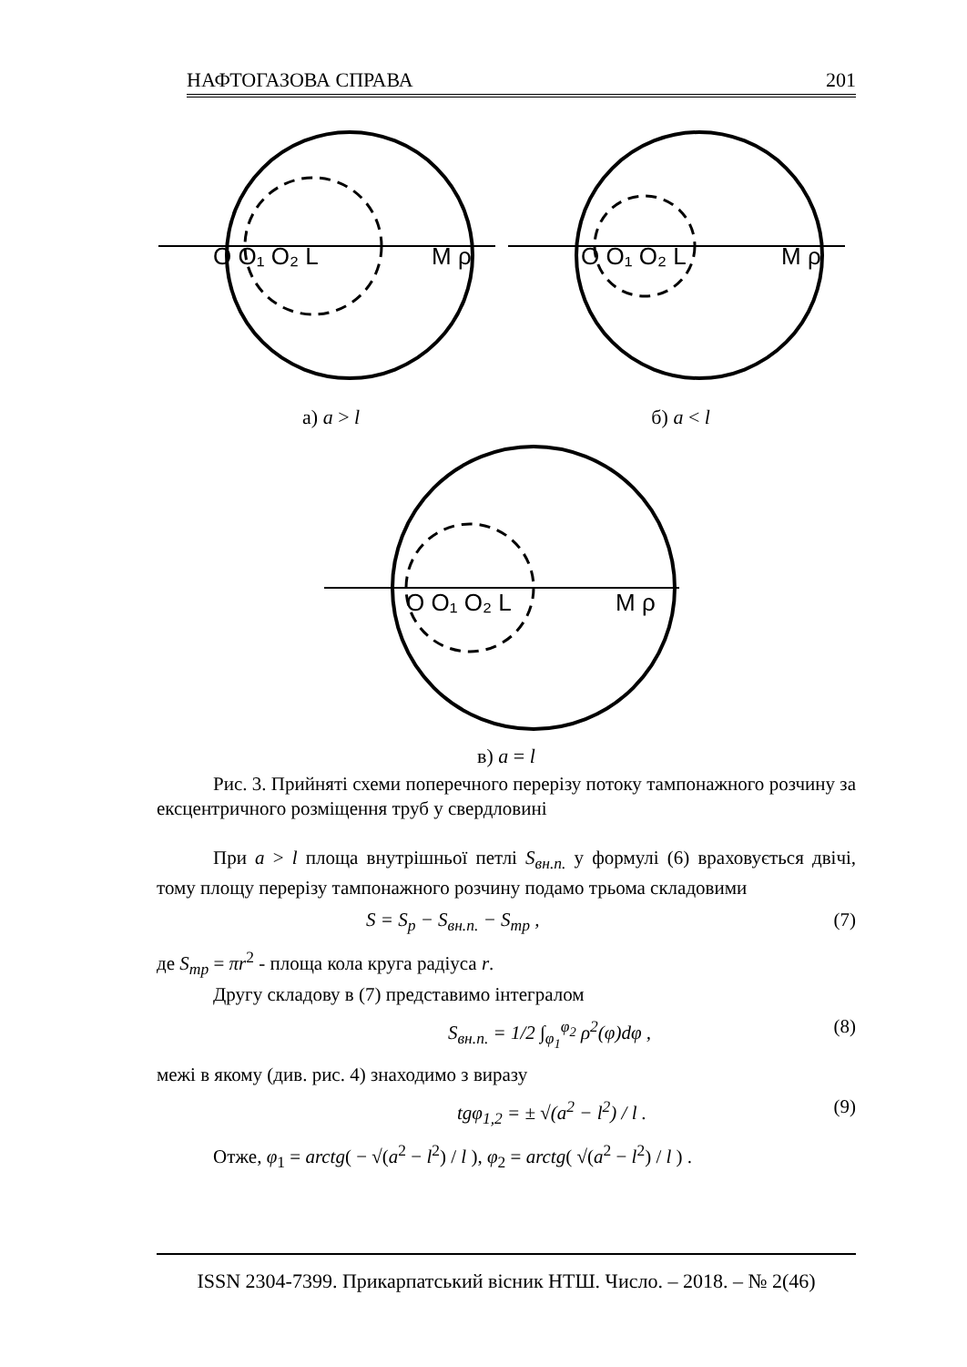НАФТОГАЗОВА СПРАВА 201
O O₁ O₂ L
M ρ
O O₁ O₂ L
M ρ
а) a > l б) a < l
O O₁ O₂ L
M ρ
в) a = l
Рис. 3. Прийняті схеми поперечного перерізу потоку тампонажного розчину за ексцентричного розміщення труб у свердловині
При a > l площа внутрішньої петлі S<sub>вн.п.</sub> у формулі (6) враховується двічі, тому площу перерізу тампонажного розчину подамо трьома складовими
S = S<sub>p</sub> − S<sub>вн.п.</sub> − S<sub>тр</sub> , (7)
де S<sub>тр</sub> = πr<sup>2</sup> - площа кола круга радіуса r.
Другу складову в (7) представимо інтегралом
S<sub>вн.п.</sub> = 1/2 ∫<sub>φ<sub>1</sub></sub><sup>φ<sub>2</sub></sup> ρ<sup>2</sup>(φ)dφ , (8)
межі в якому (див. рис. 4) знаходимо з виразу
tgφ<sub>1,2</sub> = ± √(a<sup>2</sup> − l<sup>2</sup>) / l . (9)
Отже, φ<sub>1</sub> = arctg( − √(a<sup>2</sup> − l<sup>2</sup>) / l ), φ<sub>2</sub> = arctg( √(a<sup>2</sup> − l<sup>2</sup>) / l ) .
ISSN 2304-7399. Прикарпатський вісник НТШ. Число. – 2018. – № 2(46)